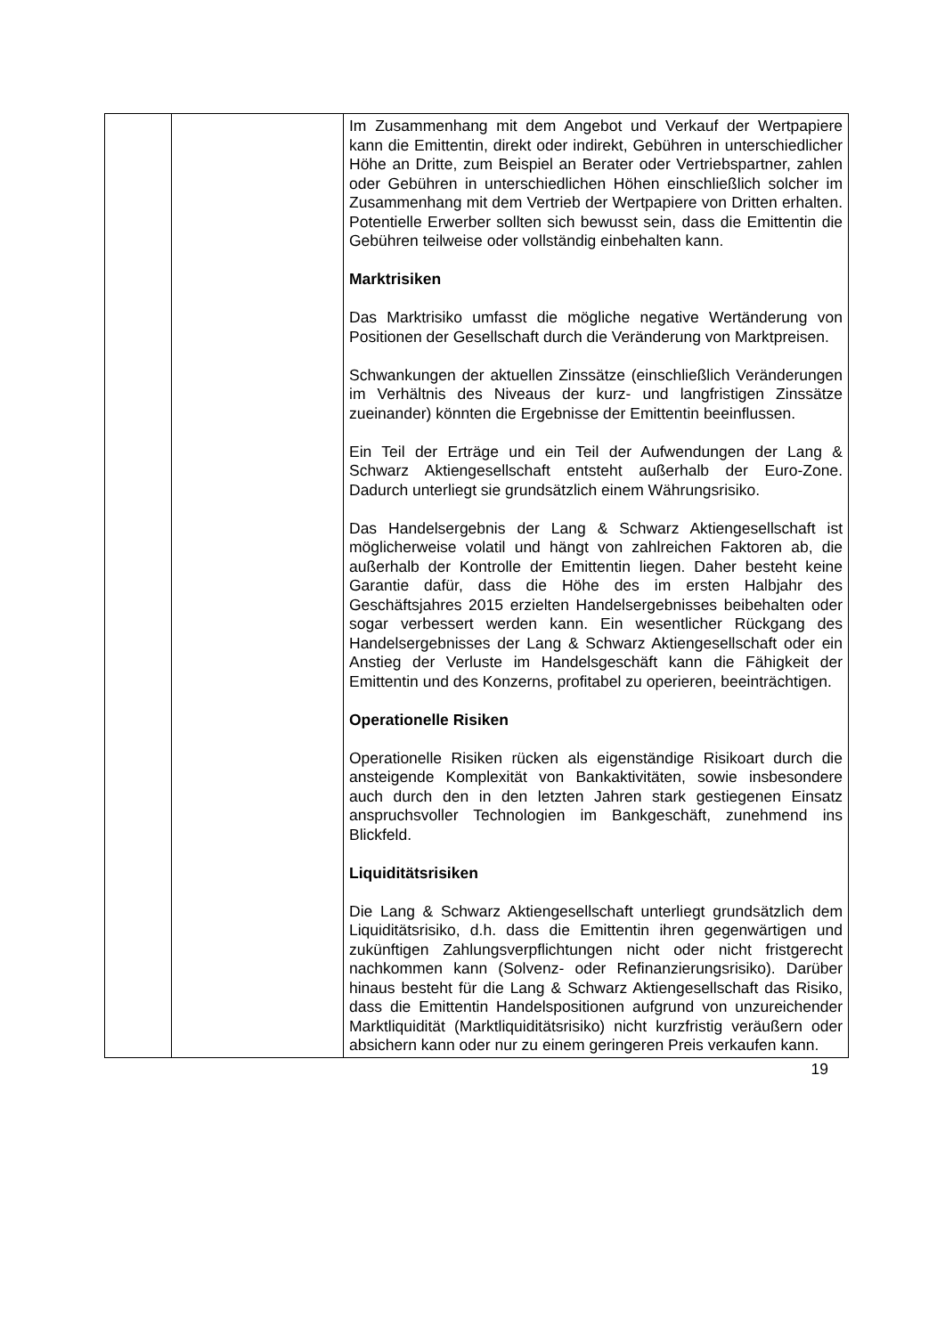| | | Im Zusammenhang mit dem Angebot und Verkauf der Wertpapiere kann die Emittentin, direkt oder indirekt, Gebühren in unterschiedlicher Höhe an Dritte, zum Beispiel an Berater oder Vertriebspartner, zahlen oder Gebühren in unterschiedlichen Höhen einschließlich solcher im Zusammenhang mit dem Vertrieb der Wertpapiere von Dritten erhalten. Potentielle Erwerber sollten sich bewusst sein, dass die Emittentin die Gebühren teilweise oder vollständig einbehalten kann. Marktrisiken Das Marktrisiko umfasst die mögliche negative Wertänderung von Positionen der Gesellschaft durch die Veränderung von Marktpreisen. Schwankungen der aktuellen Zinssätze (einschließlich Veränderungen im Verhältnis des Niveaus der kurz- und langfristigen Zinssätze zueinander) könnten die Ergebnisse der Emittentin beeinflussen. Ein Teil der Erträge und ein Teil der Aufwendungen der Lang & Schwarz Aktiengesellschaft entsteht außerhalb der Euro-Zone. Dadurch unterliegt sie grundsätzlich einem Währungsrisiko. Das Handelsergebnis der Lang & Schwarz Aktiengesellschaft ist möglicherweise volatil und hängt von zahlreichen Faktoren ab, die außerhalb der Kontrolle der Emittentin liegen. Daher besteht keine Garantie dafür, dass die Höhe des im ersten Halbjahr des Geschäftsjahres 2015 erzielten Handelsergebnisses beibehalten oder sogar verbessert werden kann. Ein wesentlicher Rückgang des Handelsergebnisses der Lang & Schwarz Aktiengesellschaft oder ein Anstieg der Verluste im Handelsgeschäft kann die Fähigkeit der Emittentin und des Konzerns, profitabel zu operieren, beeinträchtigen. Operationelle Risiken Operationelle Risiken rücken als eigenständige Risikoart durch die ansteigende Komplexität von Bankaktivitäten, sowie insbesondere auch durch den in den letzten Jahren stark gestiegenen Einsatz anspruchsvoller Technologien im Bankgeschäft, zunehmend ins Blickfeld. Liquiditätsrisiken Die Lang & Schwarz Aktiengesellschaft unterliegt grundsätzlich dem Liquiditätsrisiko, d.h. dass die Emittentin ihren gegenwärtigen und zukünftigen Zahlungsverpflichtungen nicht oder nicht fristgerecht nachkommen kann (Solvenz- oder Refinanzierungsrisiko). Darüber hinaus besteht für die Lang & Schwarz Aktiengesellschaft das Risiko, dass die Emittentin Handelspositionen aufgrund von unzureichender Marktliquidität (Marktliquiditätsrisiko) nicht kurzfristig veräußern oder absichern kann oder nur zu einem geringeren Preis verkaufen kann. |
19